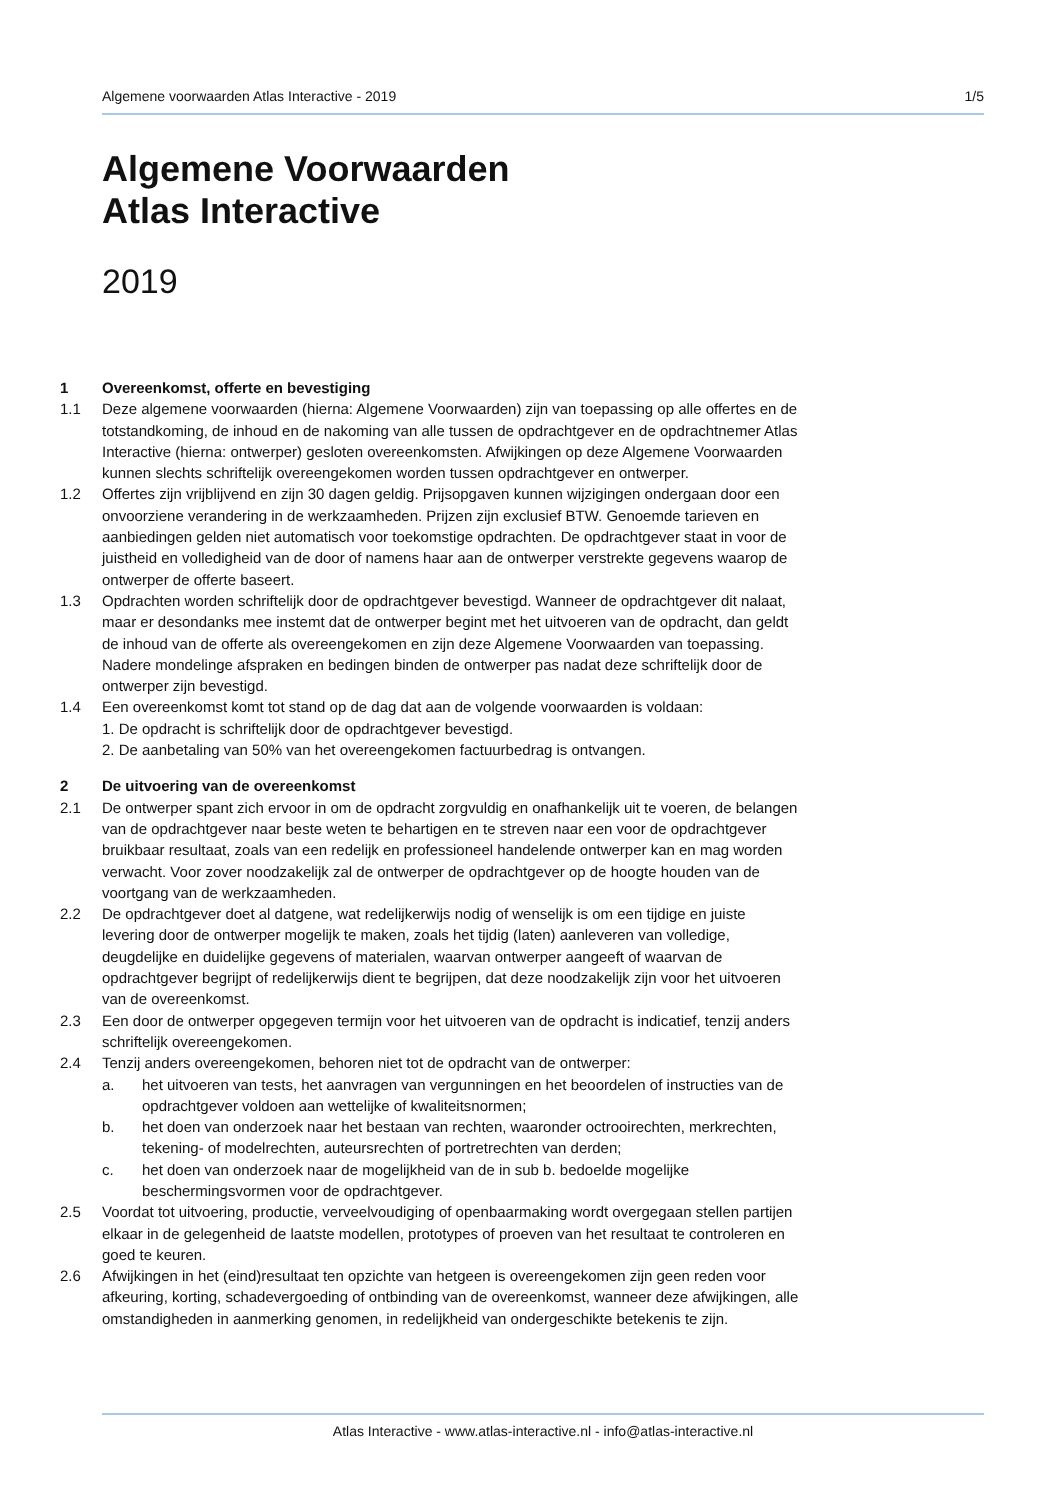Algemene voorwaarden Atlas Interactive - 2019 1/5
Algemene Voorwaarden
Atlas Interactive
2019
1 Overeenkomst, offerte en bevestiging
1.1 Deze algemene voorwaarden (hierna: Algemene Voorwaarden) zijn van toepassing op alle offertes en de totstandkoming, de inhoud en de nakoming van alle tussen de opdrachtgever en de opdrachtnemer Atlas Interactive (hierna: ontwerper) gesloten overeenkomsten. Afwijkingen op deze Algemene Voorwaarden kunnen slechts schriftelijk overeengekomen worden tussen opdrachtgever en ontwerper.
1.2 Offertes zijn vrijblijvend en zijn 30 dagen geldig. Prijsopgaven kunnen wijzigingen ondergaan door een onvoorziene verandering in de werkzaamheden. Prijzen zijn exclusief BTW. Genoemde tarieven en aanbiedingen gelden niet automatisch voor toekomstige opdrachten. De opdrachtgever staat in voor de juistheid en volledigheid van de door of namens haar aan de ontwerper verstrekte gegevens waarop de ontwerper de offerte baseert.
1.3 Opdrachten worden schriftelijk door de opdrachtgever bevestigd. Wanneer de opdrachtgever dit nalaat, maar er desondanks mee instemt dat de ontwerper begint met het uitvoeren van de opdracht, dan geldt de inhoud van de offerte als overeengekomen en zijn deze Algemene Voorwaarden van toepassing. Nadere mondelinge afspraken en bedingen binden de ontwerper pas nadat deze schriftelijk door de ontwerper zijn bevestigd.
1.4 Een overeenkomst komt tot stand op de dag dat aan de volgende voorwaarden is voldaan:
1. De opdracht is schriftelijk door de opdrachtgever bevestigd.
2. De aanbetaling van 50% van het overeengekomen factuurbedrag is ontvangen.
2 De uitvoering van de overeenkomst
2.1 De ontwerper spant zich ervoor in om de opdracht zorgvuldig en onafhankelijk uit te voeren, de belangen van de opdrachtgever naar beste weten te behartigen en te streven naar een voor de opdrachtgever bruikbaar resultaat, zoals van een redelijk en professioneel handelende ontwerper kan en mag worden verwacht. Voor zover noodzakelijk zal de ontwerper de opdrachtgever op de hoogte houden van de voortgang van de werkzaamheden.
2.2 De opdrachtgever doet al datgene, wat redelijkerwijs nodig of wenselijk is om een tijdige en juiste levering door de ontwerper mogelijk te maken, zoals het tijdig (laten) aanleveren van volledige, deugdelijke en duidelijke gegevens of materialen, waarvan ontwerper aangeeft of waarvan de opdrachtgever begrijpt of redelijkerwijs dient te begrijpen, dat deze noodzakelijk zijn voor het uitvoeren van de overeenkomst.
2.3 Een door de ontwerper opgegeven termijn voor het uitvoeren van de opdracht is indicatief, tenzij anders schriftelijk overeengekomen.
2.4 Tenzij anders overeengekomen, behoren niet tot de opdracht van de ontwerper:
a. het uitvoeren van tests, het aanvragen van vergunningen en het beoordelen of instructies van de opdrachtgever voldoen aan wettelijke of kwaliteitsnormen;
b. het doen van onderzoek naar het bestaan van rechten, waaronder octrooirechten, merkrechten, tekening- of modelrechten, auteursrechten of portretrechten van derden;
c. het doen van onderzoek naar de mogelijkheid van de in sub b. bedoelde mogelijke beschermingsvormen voor de opdrachtgever.
2.5 Voordat tot uitvoering, productie, verveelvoudiging of openbaarmaking wordt overgegaan stellen partijen elkaar in de gelegenheid de laatste modellen, prototypes of proeven van het resultaat te controleren en goed te keuren.
2.6 Afwijkingen in het (eind)resultaat ten opzichte van hetgeen is overeengekomen zijn geen reden voor afkeuring, korting, schadevergoeding of ontbinding van de overeenkomst, wanneer deze afwijkingen, alle omstandigheden in aanmerking genomen, in redelijkheid van ondergeschikte betekenis te zijn.
Atlas Interactive - www.atlas-interactive.nl - info@atlas-interactive.nl